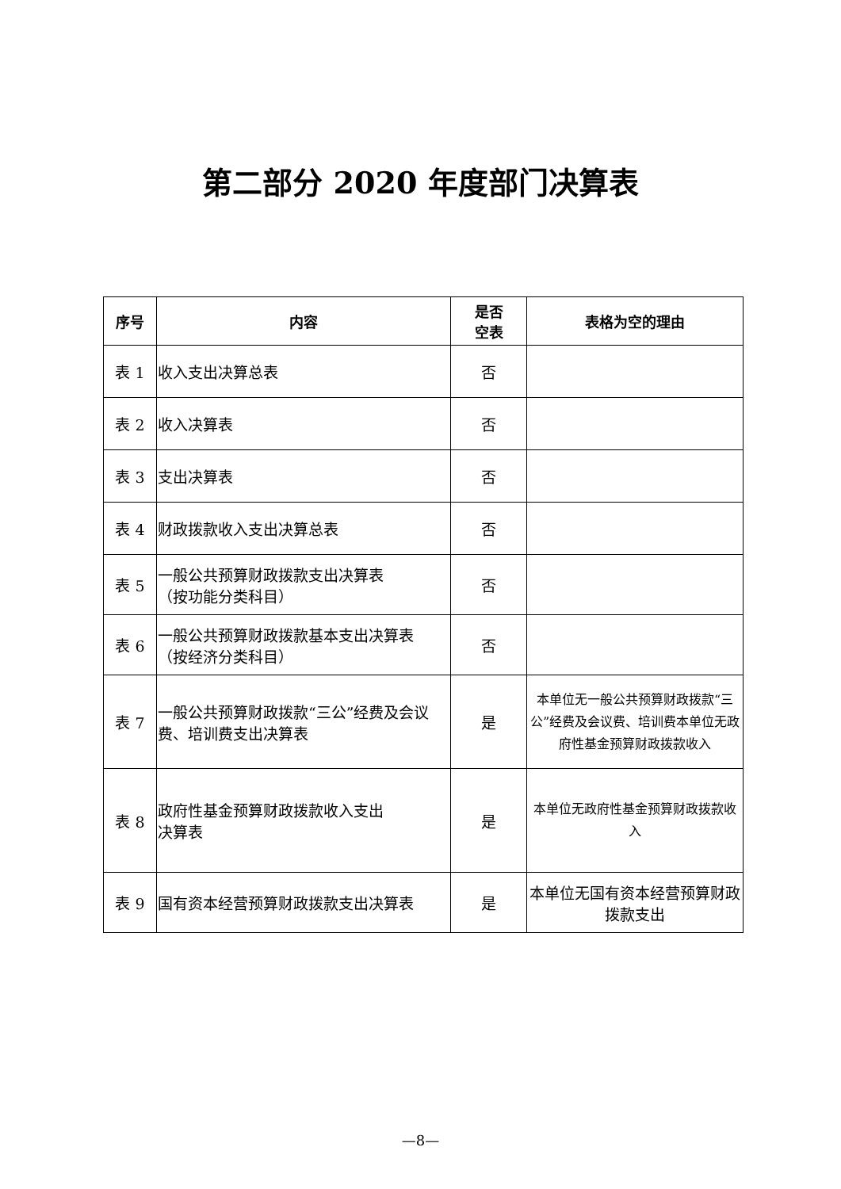第二部分 2020 年度部门决算表
| 序号 | 内容 | 是否 空表 | 表格为空的理由 |
| --- | --- | --- | --- |
| 表 1 | 收入支出决算总表 | 否 | |
| 表 2 | 收入决算表 | 否 | |
| 表 3 | 支出决算表 | 否 | |
| 表 4 | 财政拨款收入支出决算总表 | 否 | |
| 表 5 | 一般公共预算财政拨款支出决算表 （按功能分类科目） | 否 | |
| 表 6 | 一般公共预算财政拨款基本支出决算表 （按经济分类科目） | 否 | |
| 表 7 | 一般公共预算财政拨款“三公”经费及会议费、培训费支出决算表 | 是 | 本单位无一般公共预算财政拨款“三公”经费及会议费、培训费本单位无政府性基金预算财政拨款收入 |
| 表 8 | 政府性基金预算财政拨款收入支出 决算表 | 是 | 本单位无政府性基金预算财政拨款收入 |
| 表 9 | 国有资本经营预算财政拨款支出决算表 | 是 | 本单位无国有资本经营预算财政拨款支出 |
—8—